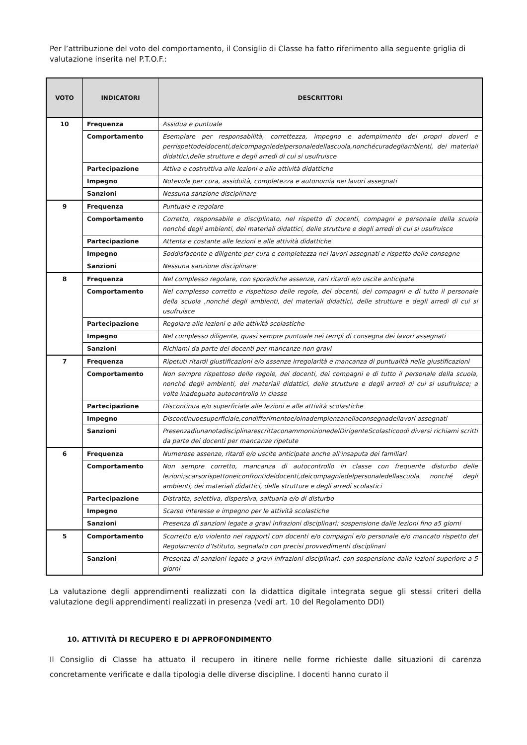Per l’attribuzione del voto del comportamento, il Consiglio di Classe ha fatto riferimento alla seguente griglia di valutazione inserita nel P.T.O.F.:
| VOTO | INDICATORI | DESCRITTORI |
| --- | --- | --- |
| 10 | Frequenza | Assidua e puntuale |
| | Comportamento | Esemplare per responsabilità, correttezza, impegno e adempimento dei propri doveri e perrispettodeidocenti,deicompagniedelpersonaledellascuola,nonchécuradegliambienti, dei materiali didattici,delle strutture e degli arredi di cui si usufruisce |
| | Partecipazione | Attiva e costruttiva alle lezioni e alle attività didattiche |
| | Impegno | Notevole per cura, assiduità, completezza e autonomia nei lavori assegnati |
| | Sanzioni | Nessuna sanzione disciplinare |
| 9 | Frequenza | Puntuale e regolare |
| | Comportamento | Corretto, responsabile e disciplinato, nel rispetto di docenti, compagni e personale della scuola nonché degli ambienti, dei materiali didattici, delle strutture e degli arredi di cui si usufruisce |
| | Partecipazione | Attenta e costante alle lezioni e alle attività didattiche |
| | Impegno | Soddisfacente e diligente per cura e completezza nei lavori assegnati e rispetto delle consegne |
| | Sanzioni | Nessuna sanzione disciplinare |
| 8 | Frequenza | Nel complesso regolare, con sporadiche assenze, rari ritardi e/o uscite anticipate |
| | Comportamento | Nel complesso corretto e rispettoso delle regole, dei docenti, dei compagni e di tutto il personale della scuola ,nonché degli ambienti, dei materiali didattici, delle strutture e degli arredi di cui si usufruisce |
| | Partecipazione | Regolare alle lezioni e alle attività scolastiche |
| | Impegno | Nel complesso diligente, quasi sempre puntuale nei tempi di consegna dei lavori assegnati |
| | Sanzioni | Richiami da parte dei docenti per mancanze non gravi |
| 7 | Frequenza | Ripetuti ritardi giustificazioni e/o assenze irregolarità e mancanza di puntualità nelle giustificazioni |
| | Comportamento | Non sempre rispettoso delle regole, dei docenti, dei compagni e di tutto il personale della scuola, nonché degli ambienti, dei materiali didattici, delle strutture e degli arredi di cui si usufruisce; a volte inadeguato autocontrollo in classe |
| | Partecipazione | Discontinua e/o superficiale alle lezioni e alle attività scolastiche |
| | Impegno | Discontinuoesuperficiale,condifferimentoe/oinadempienzanellaconsegnadeilavori assegnati |
| | Sanzioni | PresenzadiunanotadisciplinarescrittaconammonizionedelDirigenteScolasticoodi diversi richiami scritti da parte dei docenti per mancanze ripetute |
| 6 | Frequenza | Numerose assenze, ritardi e/o uscite anticipate anche all'insaputa dei familiari |
| | Comportamento | Non sempre corretto, mancanza di autocontrollo in classe con frequente disturbo delle lezioni;scarsorispettoneiconfrontideidocenti,deicompagniedelpersonaledellascuola nonché degli ambienti, dei materiali didattici, delle strutture e degli arredi scolastici |
| | Partecipazione | Distratta, selettiva, dispersiva, saltuaria e/o di disturbo |
| | Impegno | Scarso interesse e impegno per le attività scolastiche |
| | Sanzioni | Presenza di sanzioni legate a gravi infrazioni disciplinari; sospensione dalle lezioni fino a5 giorni |
| 5 | Comportamento | Scorretto e/o violento nei rapporti con docenti e/o compagni e/o personale e/o mancato rispetto del Regolamento d’Istituto, segnalato con precisi provvedimenti disciplinari |
| | Sanzioni | Presenza di sanzioni legate a gravi infrazioni disciplinari, con sospensione dalle lezioni superiore a 5 giorni |
La valutazione degli apprendimenti realizzati con la didattica digitale integrata segue gli stessi criteri della valutazione degli apprendimenti realizzati in presenza (vedi art. 10 del Regolamento DDI)
10. ATTIVITÀ DI RECUPERO E DI APPROFONDIMENTO
Il Consiglio di Classe ha attuato il recupero in itinere nelle forme richieste dalle situazioni di carenza concretamente verificate e dalla tipologia delle diverse discipline. I docenti hanno curato il